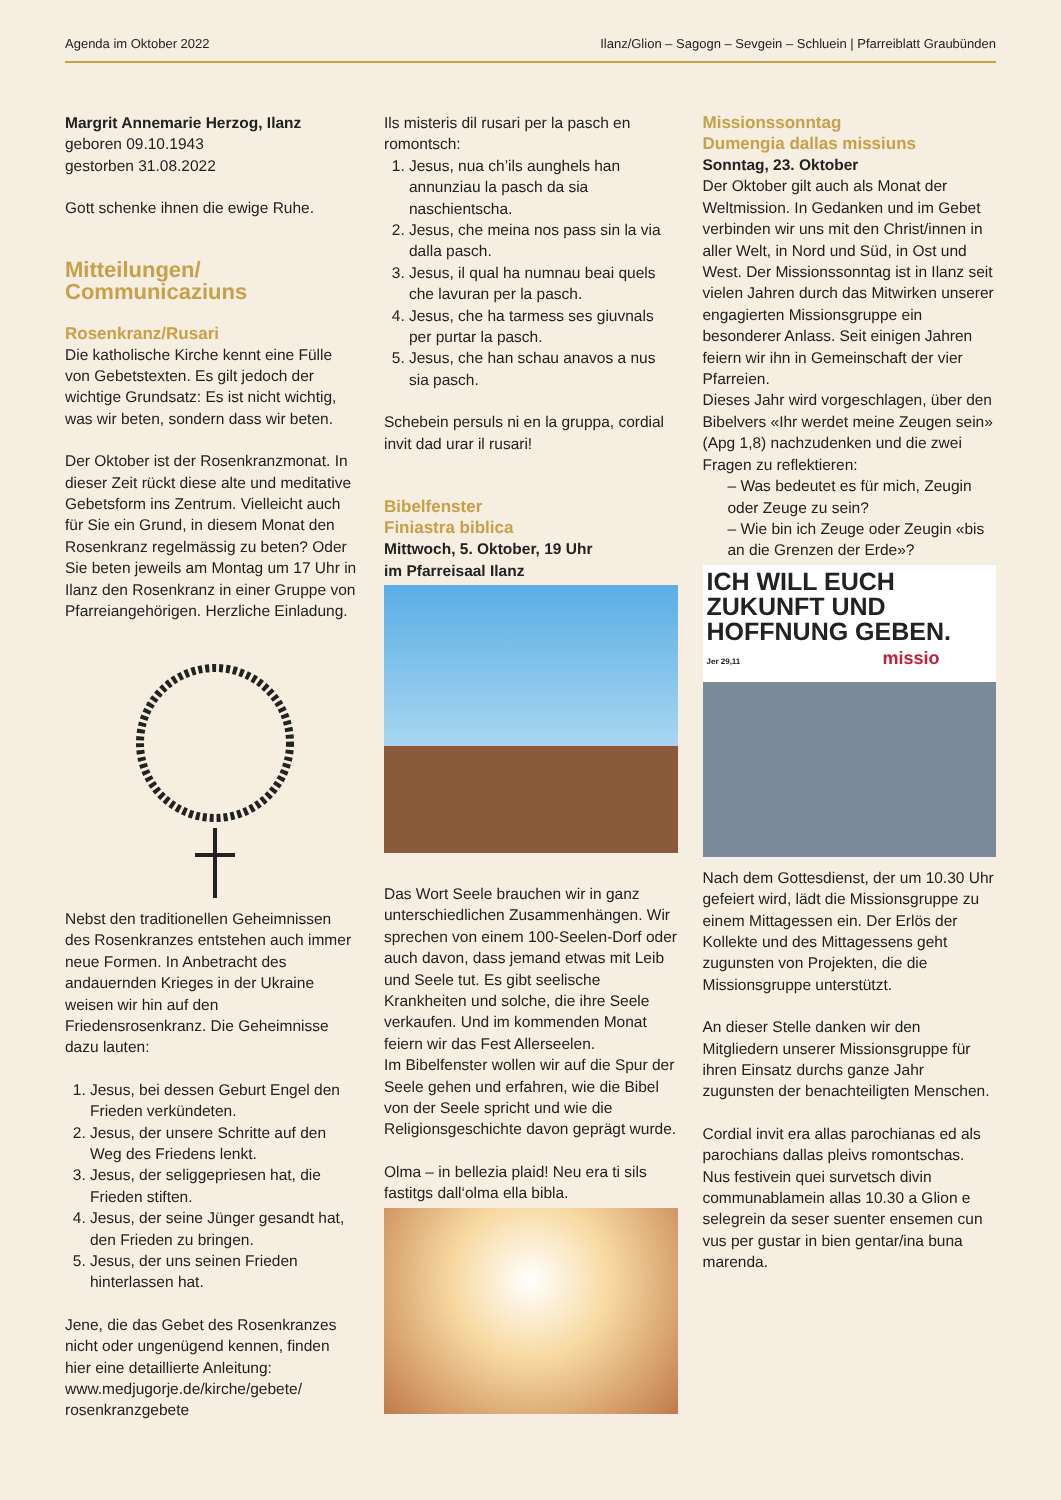Agenda im Oktober 2022 Ilanz/Glion – Sagogn – Sevgein – Schluein | Pfarreiblatt Graubünden
Margrit Annemarie Herzog, Ilanz
geboren 09.10.1943
gestorben 31.08.2022
Gott schenke ihnen die ewige Ruhe.
Mitteilungen/
Communicaziuns
Rosenkranz/Rusari
Die katholische Kirche kennt eine Fülle von Gebetstexten. Es gilt jedoch der wichtige Grundsatz: Es ist nicht wichtig, was wir beten, sondern dass wir beten.
Der Oktober ist der Rosenkranzmonat. In dieser Zeit rückt diese alte und meditative Gebetsform ins Zentrum. Vielleicht auch für Sie ein Grund, in diesem Monat den Rosenkranz regelmässig zu beten? Oder Sie beten jeweils am Montag um 17 Uhr in Ilanz den Rosenkranz in einer Gruppe von Pfarreiangehörigen. Herzliche Einladung.
Nebst den traditionellen Geheimnissen des Rosenkranzes entstehen auch immer neue Formen. In Anbetracht des andauernden Krieges in der Ukraine weisen wir hin auf den Friedensrosenkranz. Die Geheimnisse dazu lauten:
1. Jesus, bei dessen Geburt Engel den Frieden verkündeten.
2. Jesus, der unsere Schritte auf den Weg des Friedens lenkt.
3. Jesus, der seliggepriesen hat, die Frieden stiften.
4. Jesus, der seine Jünger gesandt hat, den Frieden zu bringen.
5. Jesus, der uns seinen Frieden hinterlassen hat.
Jene, die das Gebet des Rosenkranzes nicht oder ungenügend kennen, finden hier eine detaillierte Anleitung: www.medjugorje.de/kirche/gebete/ rosenkranzgebete
Ils misteris dil rusari per la pasch en romontsch:
1. Jesus, nua ch’ils aunghels han annunziau la pasch da sia naschientscha.
2. Jesus, che meina nos pass sin la via dalla pasch.
3. Jesus, il qual ha numnau beai quels che lavuran per la pasch.
4. Jesus, che ha tarmess ses giuvnals per purtar la pasch.
5. Jesus, che han schau anavos a nus sia pasch.
Schebein persuls ni en la gruppa, cordial invit dad urar il rusari!
Bibelfenster
Finiastra biblica
Mittwoch, 5. Oktober, 19 Uhr
im Pfarreisaal Ilanz
Das Wort Seele brauchen wir in ganz unterschiedlichen Zusammenhängen. Wir sprechen von einem 100-Seelen-Dorf oder auch davon, dass jemand etwas mit Leib und Seele tut. Es gibt seelische Krankheiten und solche, die ihre Seele verkaufen. Und im kommenden Monat feiern wir das Fest Allerseelen.
Im Bibelfenster wollen wir auf die Spur der Seele gehen und erfahren, wie die Bibel von der Seele spricht und wie die Religionsgeschichte davon geprägt wurde.
Olma – in bellezia plaid! Neu era ti sils fastitgs dall‘olma ella bibla.
Missionssonntag
Dumengia dallas missiuns
Sonntag, 23. Oktober
Der Oktober gilt auch als Monat der Weltmission. In Gedanken und im Gebet verbinden wir uns mit den Christ/innen in aller Welt, in Nord und Süd, in Ost und West. Der Missionssonntag ist in Ilanz seit vielen Jahren durch das Mitwirken unserer engagierten Missionsgruppe ein besonderer Anlass. Seit einigen Jahren feiern wir ihn in Gemeinschaft der vier Pfarreien.
Dieses Jahr wird vorgeschlagen, über den Bibelvers «Ihr werdet meine Zeugen sein» (Apg 1,8) nachzudenken und die zwei Fragen zu reflektieren:
– Was bedeutet es für mich, Zeugin oder Zeuge zu sein?
– Wie bin ich Zeuge oder Zeugin «bis an die Grenzen der Erde»?
ICH WILL EUCH ZUKUNFT UND HOFFNUNG GEBEN.
Jer 29,11 missio
Nach dem Gottesdienst, der um 10.30 Uhr gefeiert wird, lädt die Missionsgruppe zu einem Mittagessen ein. Der Erlös der Kollekte und des Mittagessens geht zugunsten von Projekten, die die Missionsgruppe unterstützt.
An dieser Stelle danken wir den Mitgliedern unserer Missionsgruppe für ihren Einsatz durchs ganze Jahr zugunsten der benachteiligten Menschen.
Cordial invit era allas parochianas ed als parochians dallas pleivs romontschas. Nus festivein quei survetsch divin communablamein allas 10.30 a Glion e selegrein da seser suenter ensemen cun vus per gustar in bien gentar/ina buna marenda.